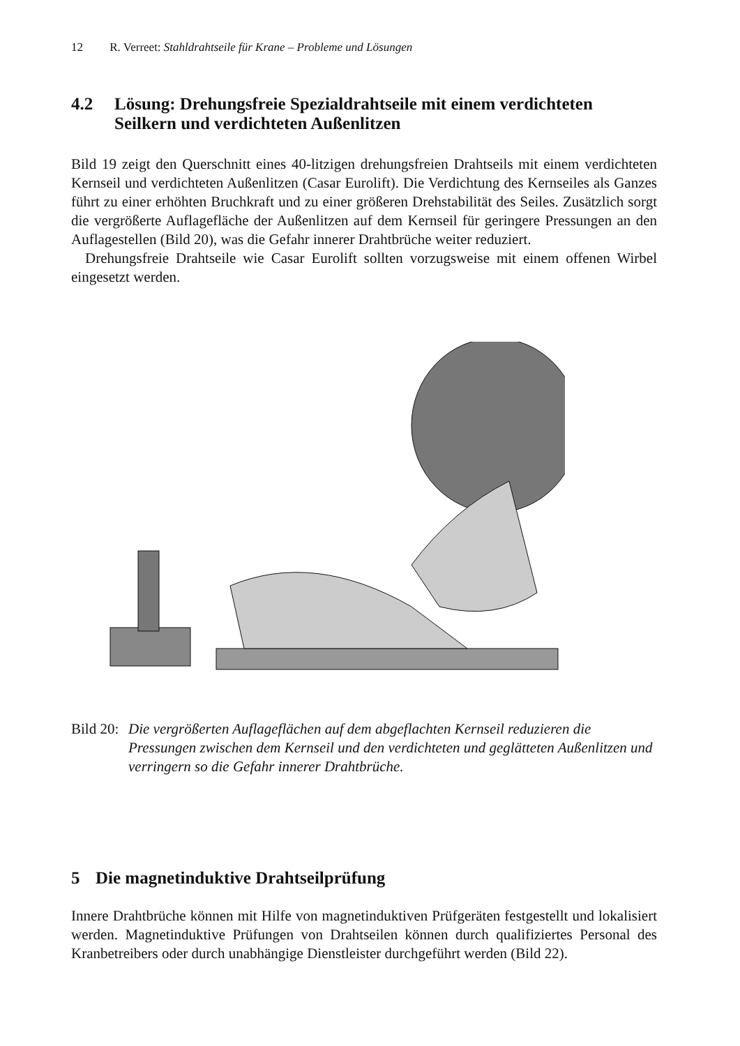12 R. Verreet: Stahldrahtseile für Krane – Probleme und Lösungen
4.2 Lösung: Drehungsfreie Spezialdrahtseile mit einem verdichteten Seilkern und verdichteten Außenlitzen
Bild 19 zeigt den Querschnitt eines 40-litzigen drehungsfreien Drahtseils mit einem verdichteten Kernseil und verdichteten Außenlitzen (Casar Eurolift). Die Verdichtung des Kernseiles als Ganzes führt zu einer erhöhten Bruchkraft und zu einer größeren Drehstabilität des Seiles. Zusätzlich sorgt die vergrößerte Auflagefläche der Außenlitzen auf dem Kernseil für geringere Pressungen an den Auflagestellen (Bild 20), was die Gefahr innerer Drahtbrüche weiter reduziert.
Drehungsfreie Drahtseile wie Casar Eurolift sollten vorzugsweise mit einem offenen Wirbel eingesetzt werden.
Bild 20: Die vergrößerten Auflageflächen auf dem abgeflachten Kernseil reduzieren die Pressungen zwischen dem Kernseil und den verdichteten und geglätteten Außenlitzen und verringern so die Gefahr innerer Drahtbrüche.
5 Die magnetinduktive Drahtseilprüfung
Innere Drahtbrüche können mit Hilfe von magnetinduktiven Prüfgeräten festgestellt und lokalisiert werden. Magnetinduktive Prüfungen von Drahtseilen können durch qualifiziertes Personal des Kranbetreibers oder durch unabhängige Dienstleister durchgeführt werden (Bild 22).